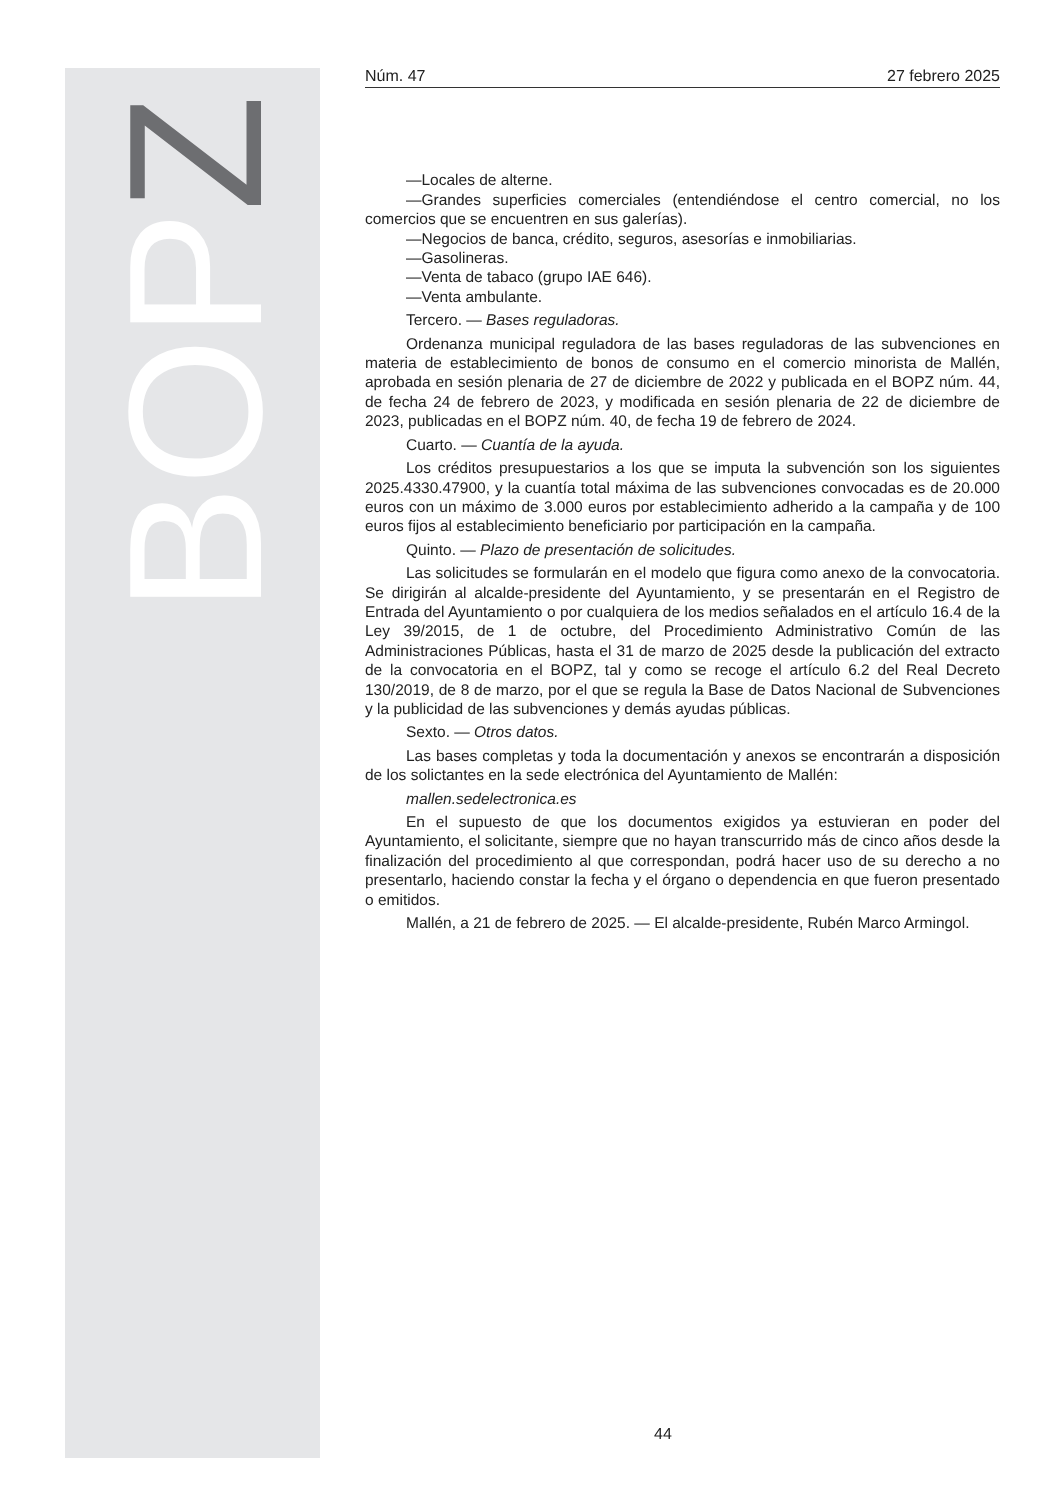BOPZ
Núm. 47 27 febrero 2025
—Locales de alterne.
—Grandes superficies comerciales (entendiéndose el centro comercial, no los comercios que se encuentren en sus galerías).
—Negocios de banca, crédito, seguros, asesorías e inmobiliarias.
—Gasolineras.
—Venta de tabaco (grupo IAE 646).
—Venta ambulante.
Tercero. — Bases reguladoras.
Ordenanza municipal reguladora de las bases reguladoras de las subvenciones en materia de establecimiento de bonos de consumo en el comercio minorista de Mallén, aprobada en sesión plenaria de 27 de diciembre de 2022 y publicada en el BOPZ núm. 44, de fecha 24 de febrero de 2023, y modificada en sesión plenaria de 22 de diciembre de 2023, publicadas en el BOPZ núm. 40, de fecha 19 de febrero de 2024.
Cuarto. — Cuantía de la ayuda.
Los créditos presupuestarios a los que se imputa la subvención son los siguientes 2025.4330.47900, y la cuantía total máxima de las subvenciones convocadas es de 20.000 euros con un máximo de 3.000 euros por establecimiento adherido a la campaña y de 100 euros fijos al establecimiento beneficiario por participación en la campaña.
Quinto. — Plazo de presentación de solicitudes.
Las solicitudes se formularán en el modelo que figura como anexo de la convocatoria. Se dirigirán al alcalde-presidente del Ayuntamiento, y se presentarán en el Registro de Entrada del Ayuntamiento o por cualquiera de los medios señalados en el artículo 16.4 de la Ley 39/2015, de 1 de octubre, del Procedimiento Administrativo Común de las Administraciones Públicas, hasta el 31 de marzo de 2025 desde la publicación del extracto de la convocatoria en el BOPZ, tal y como se recoge el artículo 6.2 del Real Decreto 130/2019, de 8 de marzo, por el que se regula la Base de Datos Nacional de Subvenciones y la publicidad de las subvenciones y demás ayudas públicas.
Sexto. — Otros datos.
Las bases completas y toda la documentación y anexos se encontrarán a disposición de los solictantes en la sede electrónica del Ayuntamiento de Mallén:
mallen.sedelectronica.es
En el supuesto de que los documentos exigidos ya estuvieran en poder del Ayuntamiento, el solicitante, siempre que no hayan transcurrido más de cinco años desde la finalización del procedimiento al que correspondan, podrá hacer uso de su derecho a no presentarlo, haciendo constar la fecha y el órgano o dependencia en que fueron presentado o emitidos.
Mallén, a 21 de febrero de 2025. — El alcalde-presidente, Rubén Marco Armingol.
44